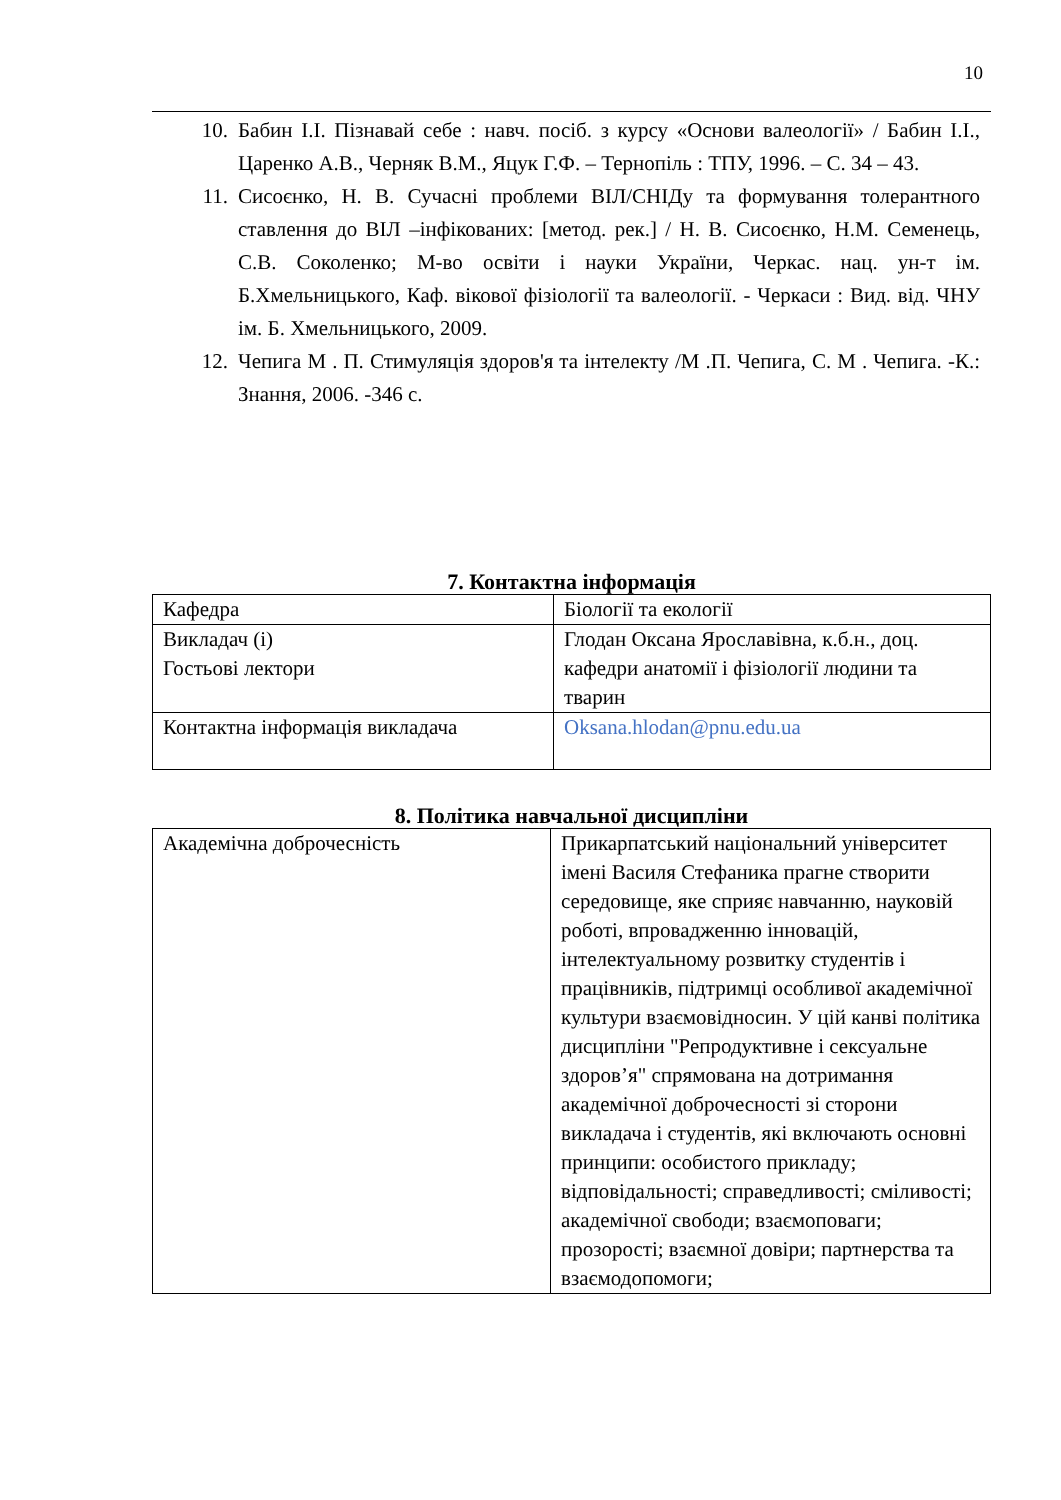10
10. Бабин І.І. Пізнавай себе : навч. посіб. з курсу «Основи валеології» / Бабин І.І., Царенко А.В., Черняк В.М., Яцук Г.Ф. – Тернопіль : ТПУ, 1996. – С. 34 – 43.
11. Сисоєнко, Н. В. Сучасні проблеми ВІЛ/СНІДу та формування толерантного ставлення до ВІЛ –інфікованих: [метод. рек.] / Н. В. Сисоєнко, Н.М. Семенець, С.В. Соколенко; М-во освіти і науки України, Черкас. нац. ун-т ім. Б.Хмельницького, Каф. вікової фізіології та валеології. - Черкаси : Вид. від. ЧНУ ім. Б. Хмельницького, 2009.
12. Чепига М . П. Стимуляція здоров'я та інтелекту /М .П. Чепига, С. М . Чепига. -К.: Знання, 2006. -346 с.
7. Контактна інформація
| Кафедра | Біології та екології |
| Викладач (і) Гостьові лектори | Глодан Оксана Ярославівна, к.б.н., доц. кафедри анатомії і фізіології людини та тварин |
| Контактна інформація викладача | Oksana.hlodan@pnu.edu.ua |
8. Політика навчальної дисципліни
| Академічна доброчесність | Прикарпатський національний університет імені Василя Стефаника прагне створити середовище, яке сприяє навчанню, науковій роботі, впровадженню інновацій, інтелектуальному розвитку студентів і працівників, підтримці особливої академічної культури взаємовідносин. У цій канві політика дисципліни "Репродуктивне і сексуальне здоров’я" спрямована на дотримання академічної доброчесності зі сторони викладача і студентів, які включають основні принципи: особистого прикладу; відповідальності; справедливості; сміливості; академічної свободи; взаємоповаги; прозорості; взаємної довіри; партнерства та взаємодопомоги; |